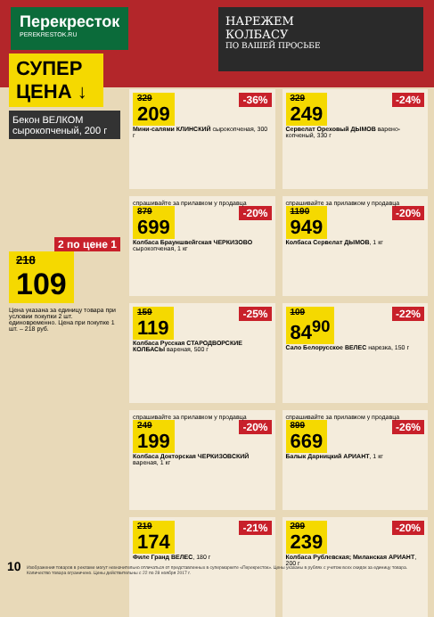Перекресток
PEREKRESTOK.RU
НАРЕЖЕМ
КОЛБАСУ
ПО ВАШЕЙ ПРОСЬБЕ
СУПЕР ЦЕНА ↓
Бекон ВЕЛКОМ сырокопченый, 200 г
2 по цене 1
218 109
Цена указана за единицу товара при условии покупки 2 шт. единовременно. Цена при покупке 1 шт. – 218 руб.
-36% 329 209
Мини-салями КЛИНСКИЙ сырокопченая, 300 г
-24% 329 249
Сервелат Ореховый ДЫМОВ варено-копченый, 330 г
спрашивайте за прилавком у продавца -20%
879 699
Колбаса Брауншвейгская ЧЕРКИЗОВО сырокопченая, 1 кг
спрашивайте за прилавком у продавца -20%
1190 949
Колбаса Сервелат ДЫМОВ, 1 кг
-25% 159 119
Колбаса Русская СТАРОДВОРСКИЕ КОЛБАСЫ вареная, 500 г
-22% 109 84<sup>90</sup>
Сало Белорусское ВЕЛЕС нарезка, 150 г
спрашивайте за прилавком у продавца -20%
249 199
Колбаса Докторская ЧЕРКИЗОВСКИЙ вареная, 1 кг
спрашивайте за прилавком у продавца -26%
899 669
Балык Дарницкий АРИАНТ, 1 кг
-21% 219 174
Филе Гранд ВЕЛЕС, 180 г
-20% 299 239
Колбаса Рублевская; Миланская АРИАНТ, 200 г
Изображения товаров в рекламе могут незначительно отличаться от представленных в супермаркете «Перекресток». Цены указаны в рублях с учетом всех скидок за единицу товара. Количество товара ограничено. Цены действительны с 22 по 28 ноября 2017 г.
10